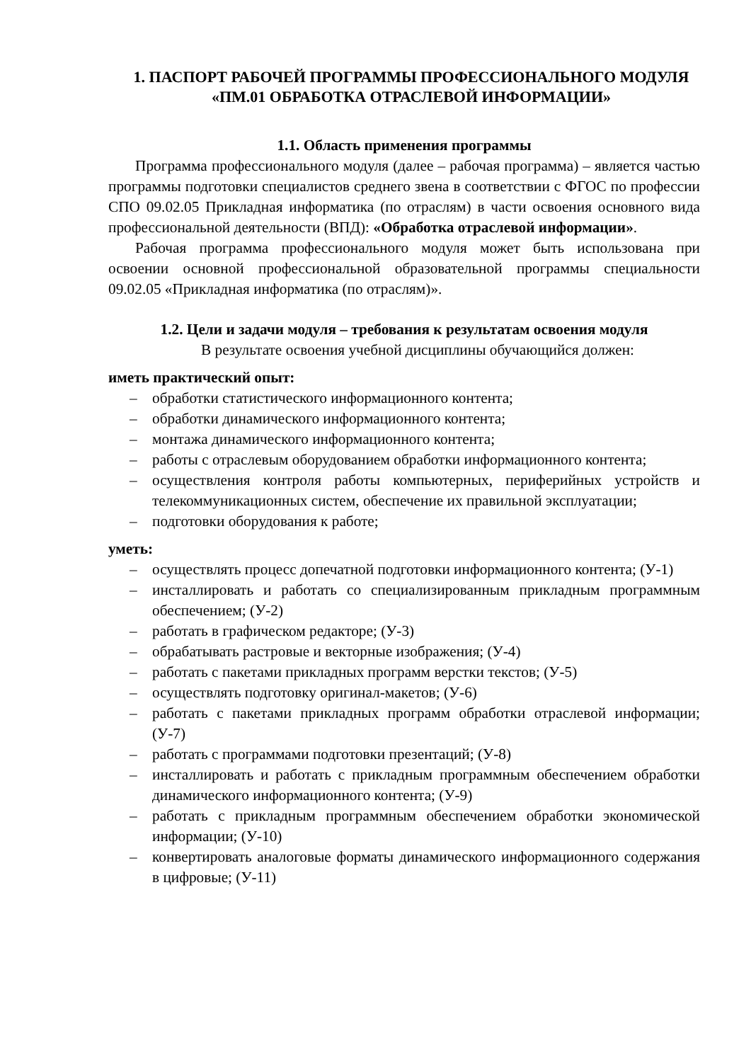1. ПАСПОРТ РАБОЧЕЙ ПРОГРАММЫ ПРОФЕССИОНАЛЬНОГО МОДУЛЯ «ПМ.01 ОБРАБОТКА ОТРАСЛЕВОЙ ИНФОРМАЦИИ»
1.1. Область применения программы
Программа профессионального модуля (далее – рабочая программа) – является частью программы подготовки специалистов среднего звена в соответствии с ФГОС по профессии СПО 09.02.05 Прикладная информатика (по отраслям) в части освоения основного вида профессиональной деятельности (ВПД): «Обработка отраслевой информации».
Рабочая программа профессионального модуля может быть использована при освоении основной профессиональной образовательной программы специальности 09.02.05 «Прикладная информатика (по отраслям)».
1.2. Цели и задачи модуля – требования к результатам освоения модуля
В результате освоения учебной дисциплины обучающийся должен:
иметь практический опыт:
– обработки статистического информационного контента;
– обработки динамического информационного контента;
– монтажа динамического информационного контента;
– работы с отраслевым оборудованием обработки информационного контента;
– осуществления контроля работы компьютерных, периферийных устройств и телекоммуникационных систем, обеспечение их правильной эксплуатации;
– подготовки оборудования к работе;
уметь:
– осуществлять процесс допечатной подготовки информационного контента; (У-1)
– инсталлировать и работать со специализированным прикладным программным обеспечением; (У-2)
– работать в графическом редакторе; (У-3)
– обрабатывать растровые и векторные изображения; (У-4)
– работать с пакетами прикладных программ верстки текстов; (У-5)
– осуществлять подготовку оригинал-макетов; (У-6)
– работать с пакетами прикладных программ обработки отраслевой информации; (У-7)
– работать с программами подготовки презентаций; (У-8)
– инсталлировать и работать с прикладным программным обеспечением обработки динамического информационного контента; (У-9)
– работать с прикладным программным обеспечением обработки экономической информации; (У-10)
– конвертировать аналоговые форматы динамического информационного содержания в цифровые; (У-11)